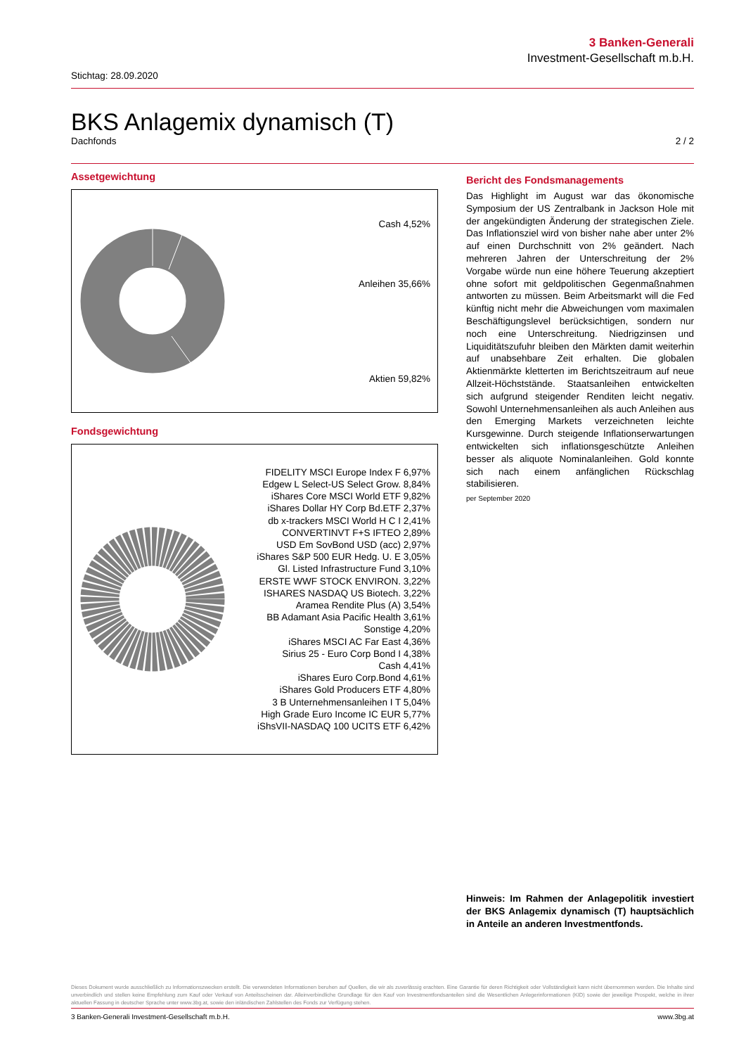3 Banken-Generali
Investment-Gesellschaft m.b.H.
Stichtag: 28.09.2020
BKS Anlagemix dynamisch (T)
Dachfonds 2 / 2
Assetgewichtung
Cash 4,52%
Anleihen 35,66%
Aktien 59,82%
Fondsgewichtung
FIDELITY MSCI Europe Index F 6,97%
Edgew L Select-US Select Grow. 8,84%
iShares Core MSCI World ETF 9,82%
iShares Dollar HY Corp Bd.ETF 2,37%
db x-trackers MSCI World H C I 2,41%
CONVERTINVT F+S IFTEO 2,89%
USD Em SovBond USD (acc) 2,97%
iShares S&P 500 EUR Hedg. U. E 3,05%
Gl. Listed Infrastructure Fund 3,10%
ERSTE WWF STOCK ENVIRON. 3,22%
ISHARES NASDAQ US Biotech. 3,22%
Aramea Rendite Plus (A) 3,54%
BB Adamant Asia Pacific Health 3,61%
Sonstige 4,20%
iShares MSCI AC Far East 4,36%
Sirius 25 - Euro Corp Bond I 4,38%
Cash 4,41%
iShares Euro Corp.Bond 4,61%
iShares Gold Producers ETF 4,80%
3 B Unternehmensanleihen I T 5,04%
High Grade Euro Income IC EUR 5,77%
iShsVII-NASDAQ 100 UCITS ETF 6,42%
Bericht des Fondsmanagements
Das Highlight im August war das ökonomische Symposium der US Zentralbank in Jackson Hole mit der angekündigten Änderung der strategischen Ziele. Das Inflationsziel wird von bisher nahe aber unter 2% auf einen Durchschnitt von 2% geändert. Nach mehreren Jahren der Unterschreitung der 2% Vorgabe würde nun eine höhere Teuerung akzeptiert ohne sofort mit geldpolitischen Gegenmaßnahmen antworten zu müssen. Beim Arbeitsmarkt will die Fed künftig nicht mehr die Abweichungen vom maximalen Beschäftigungslevel berücksichtigen, sondern nur noch eine Unterschreitung. Niedrigzinsen und Liquiditätszufuhr bleiben den Märkten damit weiterhin auf unabsehbare Zeit erhalten. Die globalen Aktienmärkte kletterten im Berichtszeitraum auf neue Allzeit-Höchststände. Staatsanleihen entwickelten sich aufgrund steigender Renditen leicht negativ. Sowohl Unternehmensanleihen als auch Anleihen aus den Emerging Markets verzeichneten leichte Kursgewinne. Durch steigende Inflationserwartungen entwickelten sich inflationsgeschützte Anleihen besser als aliquote Nominalanleihen. Gold konnte sich nach einem anfänglichen Rückschlag stabilisieren.
per September 2020
Hinweis: Im Rahmen der Anlagepolitik investiert der BKS Anlagemix dynamisch (T) hauptsächlich in Anteile an anderen Investmentfonds.
Dieses Dokument wurde ausschließlich zu Informationszwecken erstellt. Die verwendeten Informationen beruhen auf Quellen, die wir als zuverlässig erachten. Eine Garantie für deren Richtigkeit oder Vollständigkeit kann nicht übernommen werden. Die Inhalte sind unverbindlich und stellen keine Empfehlung zum Kauf oder Verkauf von Anteilsscheinen dar. Alleinverbindliche Grundlage für den Kauf von Investmentfondsanteilen sind die Wesentlichen Anlegerinformationen (KID) sowie der jeweilige Prospekt, welche in ihrer aktuellen Fassung in deutscher Sprache unter www.3bg.at, sowie den inländischen Zahlstellen des Fonds zur Verfügung stehen.
3 Banken-Generali Investment-Gesellschaft m.b.H. www.3bg.at